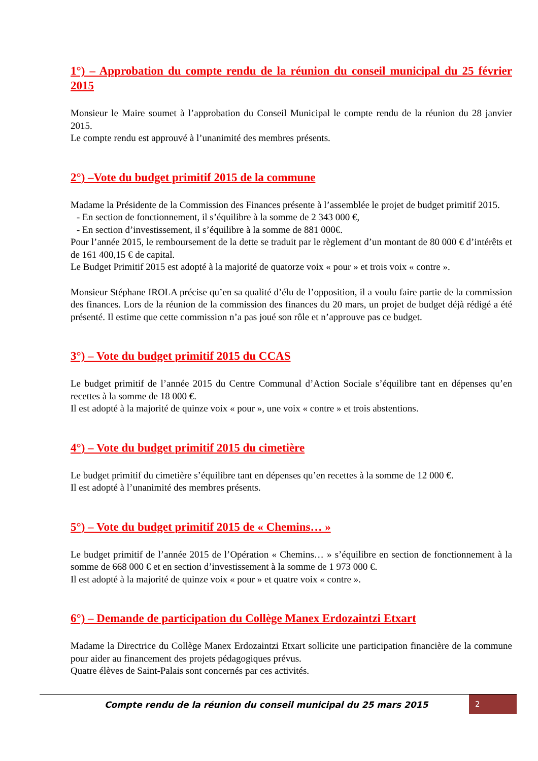1°) – Approbation du compte rendu de la réunion du conseil municipal du 25 février 2015
Monsieur le Maire soumet à l’approbation du Conseil Municipal le compte rendu de la réunion du 28 janvier 2015.
Le compte rendu est approuvé à l’unanimité des membres présents.
2°) –Vote du budget primitif 2015 de la commune
Madame la Présidente de la Commission des Finances présente à l’assemblée le projet de budget primitif 2015.
- En section de fonctionnement, il s’équilibre à la somme de 2 343 000 €,
- En section d’investissement, il s’équilibre à la somme de 881 000€.
Pour l’année 2015, le remboursement de la dette se traduit par le règlement d’un montant de 80 000 € d’intérêts et de 161 400,15 € de capital.
Le Budget Primitif 2015 est adopté à la majorité de quatorze voix « pour » et trois voix « contre ».
Monsieur Stéphane IROLA précise qu’en sa qualité d’élu de l’opposition, il a voulu faire partie de la commission des finances. Lors de la réunion de la commission des finances du 20 mars, un projet de budget déjà rédigé a été présenté. Il estime que cette commission n’a pas joué son rôle et n’approuve pas ce budget.
3°) – Vote du budget primitif 2015 du CCAS
Le budget primitif de l’année 2015 du Centre Communal d’Action Sociale s’équilibre tant en dépenses qu’en recettes à la somme de 18 000 €.
Il est adopté à la majorité de quinze voix « pour », une voix « contre » et trois abstentions.
4°) – Vote du budget primitif 2015 du cimetière
Le budget primitif du cimetière s’équilibre tant en dépenses qu’en recettes à la somme de 12 000 €.
Il est adopté à l’unanimité des membres présents.
5°) – Vote du budget primitif 2015 de « Chemins… »
Le budget primitif de l’année 2015 de l’Opération « Chemins… » s’équilibre en section de fonctionnement à la somme de 668 000 € et en section d’investissement à la somme de 1 973 000 €.
Il est adopté à la majorité de quinze voix « pour » et quatre voix « contre ».
6°) – Demande de participation du Collège Manex Erdozaintzi Etxart
Madame la Directrice du Collège Manex Erdozaintzi Etxart sollicite une participation financière de la commune pour aider au financement des projets pédagogiques prévus.
Quatre élèves de Saint-Palais sont concernés par ces activités.
Compte rendu de la réunion du conseil municipal du 25 mars 2015
2